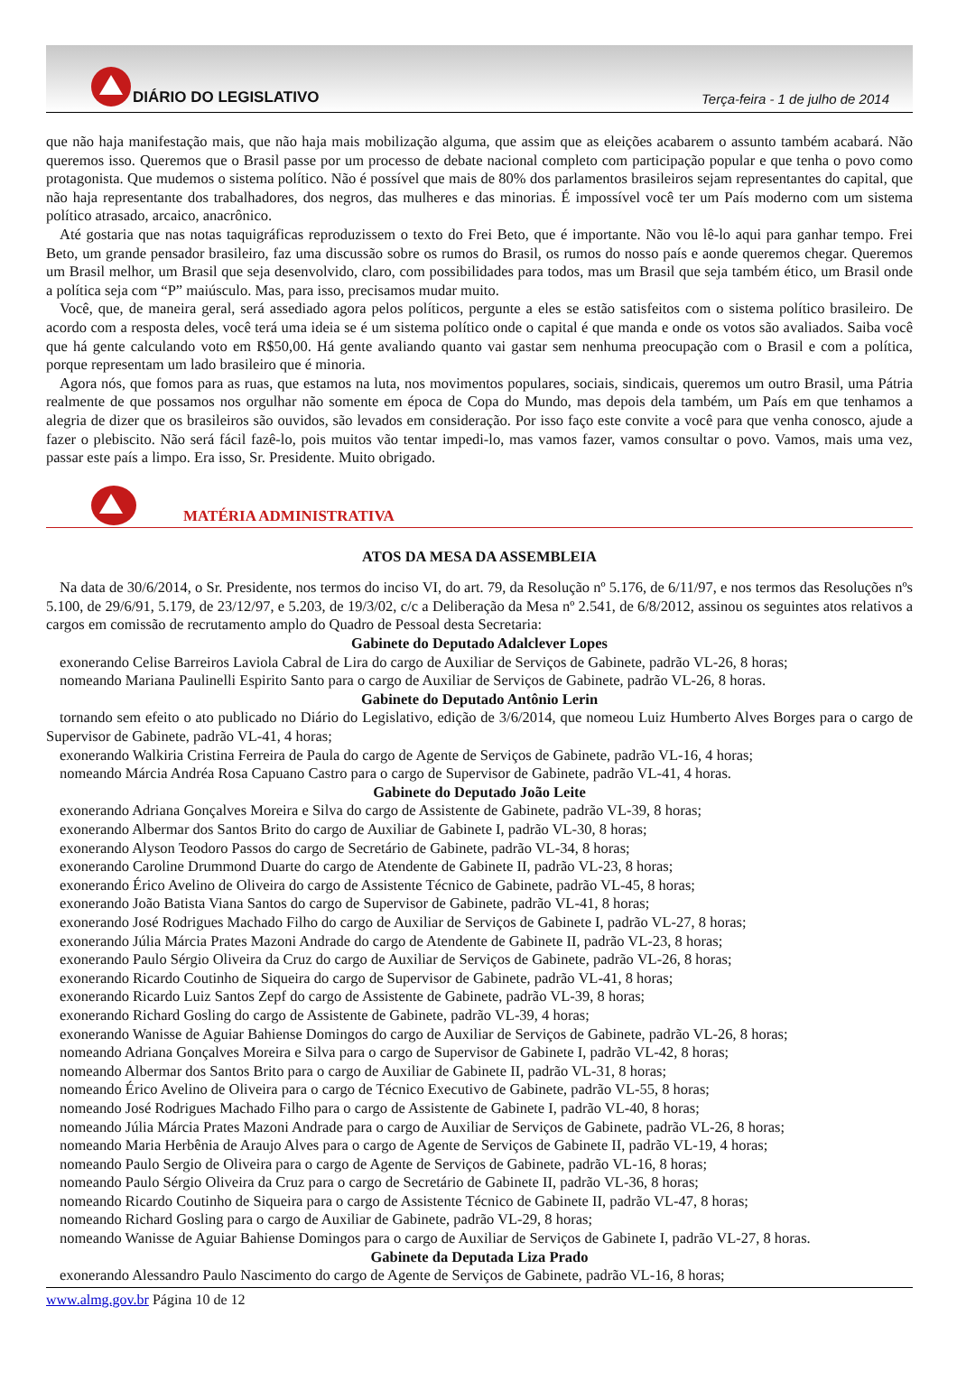DIÁRIO DO LEGISLATIVO
Terça-feira - 1 de julho de 2014
que não haja manifestação mais, que não haja mais mobilização alguma, que assim que as eleições acabarem o assunto também acabará. Não queremos isso. Queremos que o Brasil passe por um processo de debate nacional completo com participação popular e que tenha o povo como protagonista. Que mudemos o sistema político. Não é possível que mais de 80% dos parlamentos brasileiros sejam representantes do capital, que não haja representante dos trabalhadores, dos negros, das mulheres e das minorias. É impossível você ter um País moderno com um sistema político atrasado, arcaico, anacrônico.
Até gostaria que nas notas taquigráficas reproduzissem o texto do Frei Beto, que é importante. Não vou lê-lo aqui para ganhar tempo. Frei Beto, um grande pensador brasileiro, faz uma discussão sobre os rumos do Brasil, os rumos do nosso país e aonde queremos chegar. Queremos um Brasil melhor, um Brasil que seja desenvolvido, claro, com possibilidades para todos, mas um Brasil que seja também ético, um Brasil onde a política seja com “P” maiúsculo. Mas, para isso, precisamos mudar muito.
Você, que, de maneira geral, será assediado agora pelos políticos, pergunte a eles se estão satisfeitos com o sistema político brasileiro. De acordo com a resposta deles, você terá uma ideia se é um sistema político onde o capital é que manda e onde os votos são avaliados. Saiba você que há gente calculando voto em R$50,00. Há gente avaliando quanto vai gastar sem nenhuma preocupação com o Brasil e com a política, porque representam um lado brasileiro que é minoria.
Agora nós, que fomos para as ruas, que estamos na luta, nos movimentos populares, sociais, sindicais, queremos um outro Brasil, uma Pátria realmente de que possamos nos orgulhar não somente em época de Copa do Mundo, mas depois dela também, um País em que tenhamos a alegria de dizer que os brasileiros são ouvidos, são levados em consideração. Por isso faço este convite a você para que venha conosco, ajude a fazer o plebiscito. Não será fácil fazê-lo, pois muitos vão tentar impedi-lo, mas vamos fazer, vamos consultar o povo. Vamos, mais uma vez, passar este país a limpo. Era isso, Sr. Presidente. Muito obrigado.
MATÉRIA ADMINISTRATIVA
ATOS DA MESA DA ASSEMBLEIA
Na data de 30/6/2014, o Sr. Presidente, nos termos do inciso VI, do art. 79, da Resolução nº 5.176, de 6/11/97, e nos termos das Resoluções nºs 5.100, de 29/6/91, 5.179, de 23/12/97, e 5.203, de 19/3/02, c/c a Deliberação da Mesa nº 2.541, de 6/8/2012, assinou os seguintes atos relativos a cargos em comissão de recrutamento amplo do Quadro de Pessoal desta Secretaria:
Gabinete do Deputado Adalclever Lopes
exonerando Celise Barreiros Laviola Cabral de Lira do cargo de Auxiliar de Serviços de Gabinete, padrão VL-26, 8 horas;
nomeando Mariana Paulinelli Espirito Santo para o cargo de Auxiliar de Serviços de Gabinete, padrão VL-26, 8 horas.
Gabinete do Deputado Antônio Lerin
tornando sem efeito o ato publicado no Diário do Legislativo, edição de 3/6/2014, que nomeou Luiz Humberto Alves Borges para o cargo de Supervisor de Gabinete, padrão VL-41, 4 horas;
exonerando Walkiria Cristina Ferreira de Paula do cargo de Agente de Serviços de Gabinete, padrão VL-16, 4 horas;
nomeando Márcia Andréa Rosa Capuano Castro para o cargo de Supervisor de Gabinete, padrão VL-41, 4 horas.
Gabinete do Deputado João Leite
exonerando Adriana Gonçalves Moreira e Silva do cargo de Assistente de Gabinete, padrão VL-39, 8 horas;
exonerando Albermar dos Santos Brito do cargo de Auxiliar de Gabinete I, padrão VL-30, 8 horas;
exonerando Alyson Teodoro Passos do cargo de Secretário de Gabinete, padrão VL-34, 8 horas;
exonerando Caroline Drummond Duarte do cargo de Atendente de Gabinete II, padrão VL-23, 8 horas;
exonerando Érico Avelino de Oliveira do cargo de Assistente Técnico de Gabinete, padrão VL-45, 8 horas;
exonerando João Batista Viana Santos do cargo de Supervisor de Gabinete, padrão VL-41, 8 horas;
exonerando José Rodrigues Machado Filho do cargo de Auxiliar de Serviços de Gabinete I, padrão VL-27, 8 horas;
exonerando Júlia Márcia Prates Mazoni Andrade do cargo de Atendente de Gabinete II, padrão VL-23, 8 horas;
exonerando Paulo Sérgio Oliveira da Cruz do cargo de Auxiliar de Serviços de Gabinete, padrão VL-26, 8 horas;
exonerando Ricardo Coutinho de Siqueira do cargo de Supervisor de Gabinete, padrão VL-41, 8 horas;
exonerando Ricardo Luiz Santos Zepf do cargo de Assistente de Gabinete, padrão VL-39, 8 horas;
exonerando Richard Gosling do cargo de Assistente de Gabinete, padrão VL-39, 4 horas;
exonerando Wanisse de Aguiar Bahiense Domingos do cargo de Auxiliar de Serviços de Gabinete, padrão VL-26, 8 horas;
nomeando Adriana Gonçalves Moreira e Silva para o cargo de Supervisor de Gabinete I, padrão VL-42, 8 horas;
nomeando Albermar dos Santos Brito para o cargo de Auxiliar de Gabinete II, padrão VL-31, 8 horas;
nomeando Érico Avelino de Oliveira para o cargo de Técnico Executivo de Gabinete, padrão VL-55, 8 horas;
nomeando José Rodrigues Machado Filho para o cargo de Assistente de Gabinete I, padrão VL-40, 8 horas;
nomeando Júlia Márcia Prates Mazoni Andrade para o cargo de Auxiliar de Serviços de Gabinete, padrão VL-26, 8 horas;
nomeando Maria Herbênia de Araujo Alves para o cargo de Agente de Serviços de Gabinete II, padrão VL-19, 4 horas;
nomeando Paulo Sergio de Oliveira para o cargo de Agente de Serviços de Gabinete, padrão VL-16, 8 horas;
nomeando Paulo Sérgio Oliveira da Cruz para o cargo de Secretário de Gabinete II, padrão VL-36, 8 horas;
nomeando Ricardo Coutinho de Siqueira para o cargo de Assistente Técnico de Gabinete II, padrão VL-47, 8 horas;
nomeando Richard Gosling para o cargo de Auxiliar de Gabinete, padrão VL-29, 8 horas;
nomeando Wanisse de Aguiar Bahiense Domingos para o cargo de Auxiliar de Serviços de Gabinete I, padrão VL-27, 8 horas.
Gabinete da Deputada Liza Prado
exonerando Alessandro Paulo Nascimento do cargo de Agente de Serviços de Gabinete, padrão VL-16, 8 horas;
www.almg.gov.br Página 10 de 12